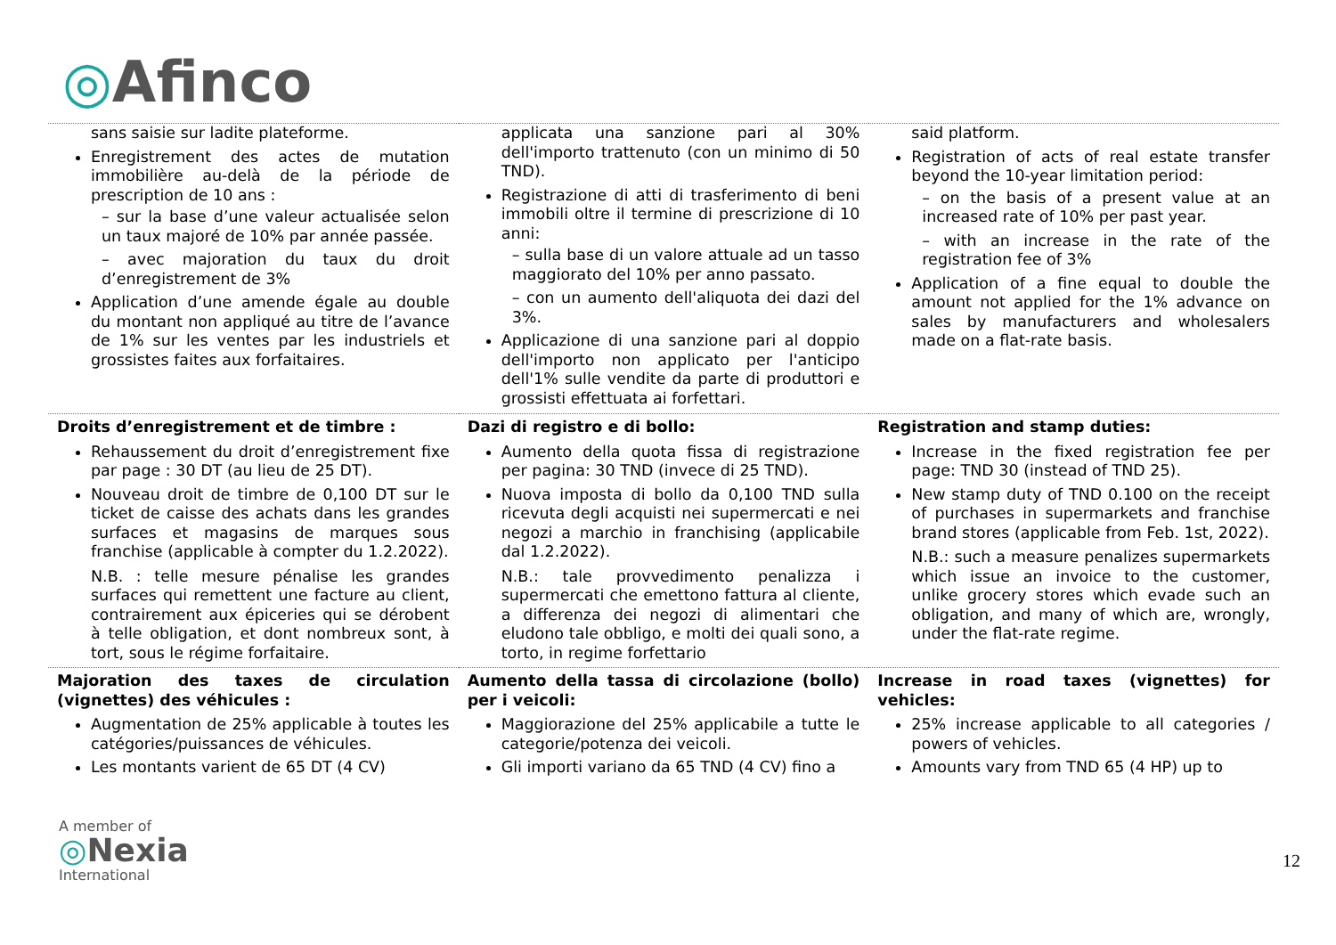◎Afinco
| sans saisie sur ladite plateforme. Enregistrement des actes de mutation immobilière au-delà de la période de prescription de 10 ans : – sur la base d’une valeur actualisée selon un taux majoré de 10% par année passée. – avec majoration du taux du droit d’enregistrement de 3% Application d’une amende égale au double du montant non appliqué au titre de l’avance de 1% sur les ventes par les industriels et grossistes faites aux forfaitaires. | applicata una sanzione pari al 30% dell'importo trattenuto (con un minimo di 50 TND). Registrazione di atti di trasferimento di beni immobili oltre il termine di prescrizione di 10 anni: – sulla base di un valore attuale ad un tasso maggiorato del 10% per anno passato. – con un aumento dell'aliquota dei dazi del 3%. Applicazione di una sanzione pari al doppio dell'importo non applicato per l'anticipo dell'1% sulle vendite da parte di produttori e grossisti effettuata ai forfettari. | said platform. Registration of acts of real estate transfer beyond the 10-year limitation period: – on the basis of a present value at an increased rate of 10% per past year. – with an increase in the rate of the registration fee of 3% Application of a fine equal to double the amount not applied for the 1% advance on sales by manufacturers and wholesalers made on a flat-rate basis. |
| Droits d’enregistrement et de timbre : Rehaussement du droit d’enregistrement fixe par page : 30 DT (au lieu de 25 DT). Nouveau droit de timbre de 0,100 DT sur le ticket de caisse des achats dans les grandes surfaces et magasins de marques sous franchise (applicable à compter du 1.2.2022). N.B. : telle mesure pénalise les grandes surfaces qui remettent une facture au client, contrairement aux épiceries qui se dérobent à telle obligation, et dont nombreux sont, à tort, sous le régime forfaitaire. | Dazi di registro e di bollo: Aumento della quota fissa di registrazione per pagina: 30 TND (invece di 25 TND). Nuova imposta di bollo da 0,100 TND sulla ricevuta degli acquisti nei supermercati e nei negozi a marchio in franchising (applicabile dal 1.2.2022). N.B.: tale provvedimento penalizza i supermercati che emettono fattura al cliente, a differenza dei negozi di alimentari che eludono tale obbligo, e molti dei quali sono, a torto, in regime forfettario | Registration and stamp duties: Increase in the fixed registration fee per page: TND 30 (instead of TND 25). New stamp duty of TND 0.100 on the receipt of purchases in supermarkets and franchise brand stores (applicable from Feb. 1st, 2022). N.B.: such a measure penalizes supermarkets which issue an invoice to the customer, unlike grocery stores which evade such an obligation, and many of which are, wrongly, under the flat-rate regime. |
| Majoration des taxes de circulation (vignettes) des véhicules : Augmentation de 25% applicable à toutes les catégories/puissances de véhicules. Les montants varient de 65 DT (4 CV) | Aumento della tassa di circolazione (bollo) per i veicoli: Maggiorazione del 25% applicabile a tutte le categorie/potenza dei veicoli. Gli importi variano da 65 TND (4 CV) fino a | Increase in road taxes (vignettes) for vehicles: 25% increase applicable to all categories / powers of vehicles. Amounts vary from TND 65 (4 HP) up to |
A member of
◎Nexia
International
12